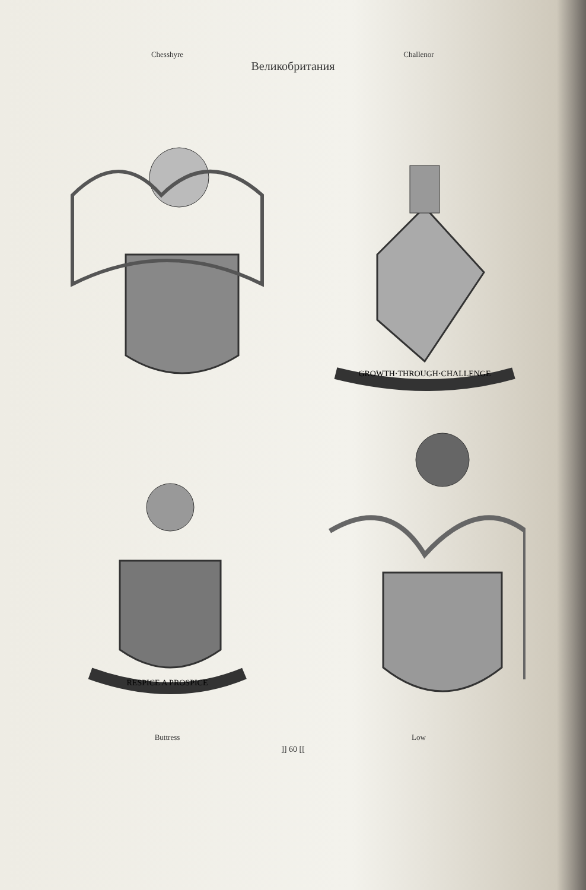Chesshyre
Challenor
Великобритания
GROWTH·THROUGH·CHALLENGE
RESPICE A PROSPICE
Buttress
Low
]] 60 [[